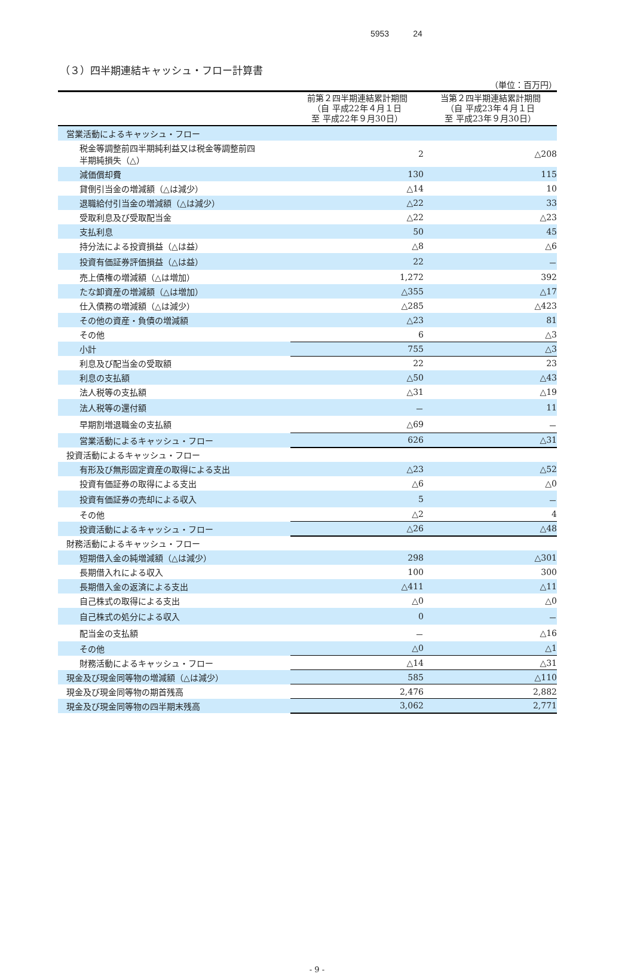5953 24
（３）四半期連結キャッシュ・フロー計算書
（単位：百万円）
| | 前第２四半期連結累計期間 （自 平成22年４月１日 至 平成22年９月30日） | 当第２四半期連結累計期間 （自 平成23年４月１日 至 平成23年９月30日） |
| --- | --- | --- |
| 営業活動によるキャッシュ・フロー | | |
| 税金等調整前四半期純利益又は税金等調整前四 半期純損失（△） | 2 | △208 |
| 減価償却費 | 130 | 115 |
| 貸倒引当金の増減額（△は減少） | △14 | 10 |
| 退職給付引当金の増減額（△は減少） | △22 | 33 |
| 受取利息及び受取配当金 | △22 | △23 |
| 支払利息 | 50 | 45 |
| 持分法による投資損益（△は益） | △8 | △6 |
| 投資有価証券評価損益（△は益） | 22 | － |
| 売上債権の増減額（△は増加） | 1,272 | 392 |
| たな卸資産の増減額（△は増加） | △355 | △17 |
| 仕入債務の増減額（△は減少） | △285 | △423 |
| その他の資産・負債の増減額 | △23 | 81 |
| その他 | 6 | △3 |
| 小計 | 755 | △3 |
| 利息及び配当金の受取額 | 22 | 23 |
| 利息の支払額 | △50 | △43 |
| 法人税等の支払額 | △31 | △19 |
| 法人税等の還付額 | － | 11 |
| 早期割増退職金の支払額 | △69 | － |
| 営業活動によるキャッシュ・フロー | 626 | △31 |
| 投資活動によるキャッシュ・フロー | | |
| 有形及び無形固定資産の取得による支出 | △23 | △52 |
| 投資有価証券の取得による支出 | △6 | △0 |
| 投資有価証券の売却による収入 | 5 | － |
| その他 | △2 | 4 |
| 投資活動によるキャッシュ・フロー | △26 | △48 |
| 財務活動によるキャッシュ・フロー | | |
| 短期借入金の純増減額（△は減少） | 298 | △301 |
| 長期借入れによる収入 | 100 | 300 |
| 長期借入金の返済による支出 | △411 | △11 |
| 自己株式の取得による支出 | △0 | △0 |
| 自己株式の処分による収入 | 0 | － |
| 配当金の支払額 | － | △16 |
| その他 | △0 | △1 |
| 財務活動によるキャッシュ・フロー | △14 | △31 |
| 現金及び現金同等物の増減額（△は減少） | 585 | △110 |
| 現金及び現金同等物の期首残高 | 2,476 | 2,882 |
| 現金及び現金同等物の四半期末残高 | 3,062 | 2,771 |
- 9 -